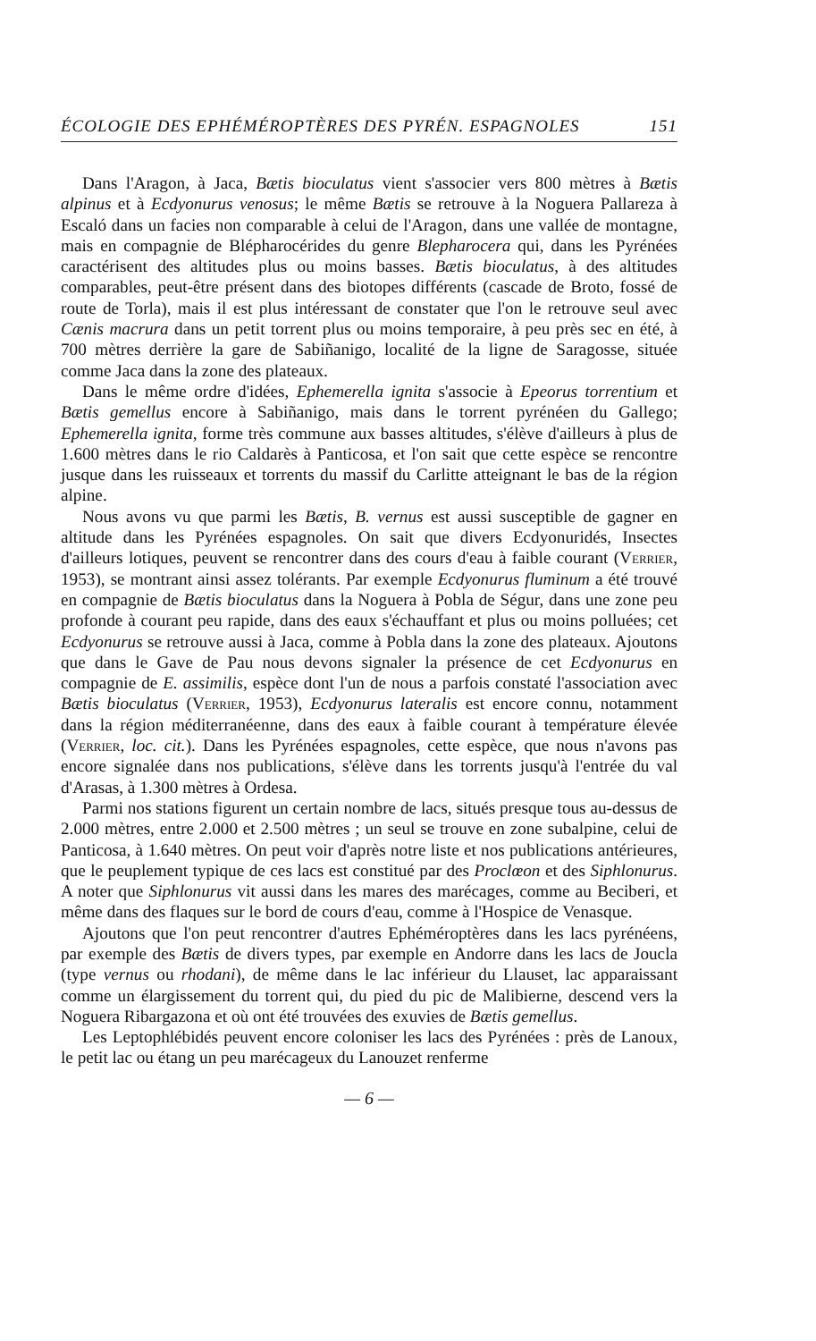ÉCOLOGIE DES EPHÉMÉROPTÈRES DES PYRÉN. ESPAGNOLES 151
Dans l'Aragon, à Jaca, Bætis bioculatus vient s'associer vers 800 mètres à Bætis alpinus et à Ecdyonurus venosus; le même Bætis se retrouve à la Noguera Pallareza à Escaló dans un facies non comparable à celui de l'Aragon, dans une vallée de montagne, mais en compagnie de Blépharocérides du genre Blepharocera qui, dans les Pyrénées caractérisent des altitudes plus ou moins basses. Bætis bioculatus, à des altitudes comparables, peut-être présent dans des biotopes différents (cascade de Broto, fossé de route de Torla), mais il est plus intéressant de constater que l'on le retrouve seul avec Cænis macrura dans un petit torrent plus ou moins temporaire, à peu près sec en été, à 700 mètres derrière la gare de Sabiñanigo, localité de la ligne de Saragosse, située comme Jaca dans la zone des plateaux.
Dans le même ordre d'idées, Ephemerella ignita s'associe à Epeorus torrentium et Bætis gemellus encore à Sabiñanigo, mais dans le torrent pyrénéen du Gallego; Ephemerella ignita, forme très commune aux basses altitudes, s'élève d'ailleurs à plus de 1.600 mètres dans le rio Caldarès à Panticosa, et l'on sait que cette espèce se rencontre jusque dans les ruisseaux et torrents du massif du Carlitte atteignant le bas de la région alpine.
Nous avons vu que parmi les Bætis, B. vernus est aussi susceptible de gagner en altitude dans les Pyrénées espagnoles. On sait que divers Ecdyonuridés, Insectes d'ailleurs lotiques, peuvent se rencontrer dans des cours d'eau à faible courant (Verrier, 1953), se montrant ainsi assez tolérants. Par exemple Ecdyonurus fluminum a été trouvé en compagnie de Bætis bioculatus dans la Noguera à Pobla de Ségur, dans une zone peu profonde à courant peu rapide, dans des eaux s'échauffant et plus ou moins polluées; cet Ecdyonurus se retrouve aussi à Jaca, comme à Pobla dans la zone des plateaux. Ajoutons que dans le Gave de Pau nous devons signaler la présence de cet Ecdyonurus en compagnie de E. assimilis, espèce dont l'un de nous a parfois constaté l'association avec Bætis bioculatus (Verrier, 1953), Ecdyonurus lateralis est encore connu, notamment dans la région méditerranéenne, dans des eaux à faible courant à température élevée (Verrier, loc. cit.). Dans les Pyrénées espagnoles, cette espèce, que nous n'avons pas encore signalée dans nos publications, s'élève dans les torrents jusqu'à l'entrée du val d'Arasas, à 1.300 mètres à Ordesa.
Parmi nos stations figurent un certain nombre de lacs, situés presque tous au-dessus de 2.000 mètres, entre 2.000 et 2.500 mètres ; un seul se trouve en zone subalpine, celui de Panticosa, à 1.640 mètres. On peut voir d'après notre liste et nos publications antérieures, que le peuplement typique de ces lacs est constitué par des Proclœon et des Siphlonurus. A noter que Siphlonurus vit aussi dans les mares des marécages, comme au Beciberi, et même dans des flaques sur le bord de cours d'eau, comme à l'Hospice de Venasque.
Ajoutons que l'on peut rencontrer d'autres Ephéméroptères dans les lacs pyrénéens, par exemple des Bætis de divers types, par exemple en Andorre dans les lacs de Joucla (type vernus ou rhodani), de même dans le lac inférieur du Llauset, lac apparaissant comme un élargissement du torrent qui, du pied du pic de Malibierne, descend vers la Noguera Ribargazona et où ont été trouvées des exuvies de Bætis gemellus.
Les Leptophlébidés peuvent encore coloniser les lacs des Pyrénées : près de Lanoux, le petit lac ou étang un peu marécageux du Lanouzet renferme
— 6 —